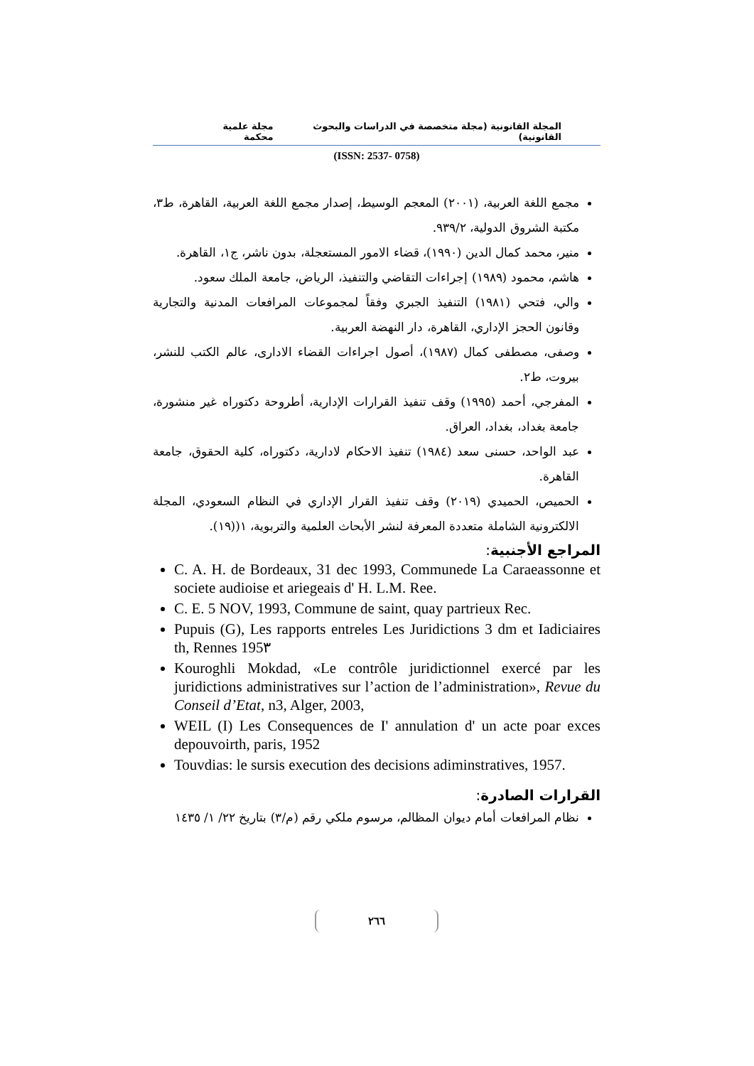المجلة القانونية (مجلة متخصصة في الدراسات والبحوث القانونية) مجلة علمية محكمة
(ISSN: 2537- 0758)
مجمع اللغة العربية، (٢٠٠١) المعجم الوسيط، إصدار مجمع اللغة العربية، القاهرة، ط٣، مكتبة الشروق الدولية، ٩٣٩/٢.
منير، محمد كمال الدين (١٩٩٠)، قضاء الامور المستعجلة، بدون ناشر، ج١، القاهرة.
هاشم، محمود (١٩٨٩) إجراءات التقاضي والتنفيذ، الرياض، جامعة الملك سعود.
والي، فتحي (١٩٨١) التنفيذ الجبري وفقاً لمجموعات المرافعات المدنية والتجارية وقانون الحجز الإداري، القاهرة، دار النهضة العربية.
وصفى، مصطفى كمال (١٩٨٧)، أصول اجراءات القضاء الادارى، عالم الكتب للنشر، بيروت، ط٢.
المفرجي، أحمد (١٩٩٥) وقف تنفيذ القرارات الإدارية، أطروحة دكتوراه غير منشورة، جامعة بغداد، بغداد، العراق.
عبد الواحد، حسنى سعد (١٩٨٤) تنفيذ الاحكام لادارية، دكتوراه، كلية الحقوق، جامعة القاهرة.
الحميص، الحميدي (٢٠١٩) وقف تنفيذ القرار الإداري في النظام السعودي، المجلة الالكترونية الشاملة متعددة المعرفة لنشر الأبحاث العلمية والتربوية، ١((١٩).
المراجع الأجنبية:
C. A. H. de Bordeaux, 31 dec 1993, Communede La Caraeassonne et societe audioise et ariegeais d' H. L.M. Ree.
C. E. 5 NOV, 1993, Commune de saint, quay partrieux Rec.
Pupuis (G), Les rapports entreles Les Juridictions 3 dm et Iadiciaires th, Rennes 195٣
Kouroghli Mokdad, «Le contrôle juridictionnel exercé par les juridictions administratives sur l’action de l’administration», Revue du Conseil d’Etat, n3, Alger, 2003,
WEIL (I) Les Consequences de I' annulation d' un acte poar exces depouvoirth, paris, 1952
Touvdias: le sursis execution des decisions adiminstratives, 1957.
القرارات الصادرة:
نظام المرافعات أمام ديوان المظالم، مرسوم ملكي رقم (م/٣) بتاريخ ٢٢/ ١/ ١٤٣٥
٢٦٦